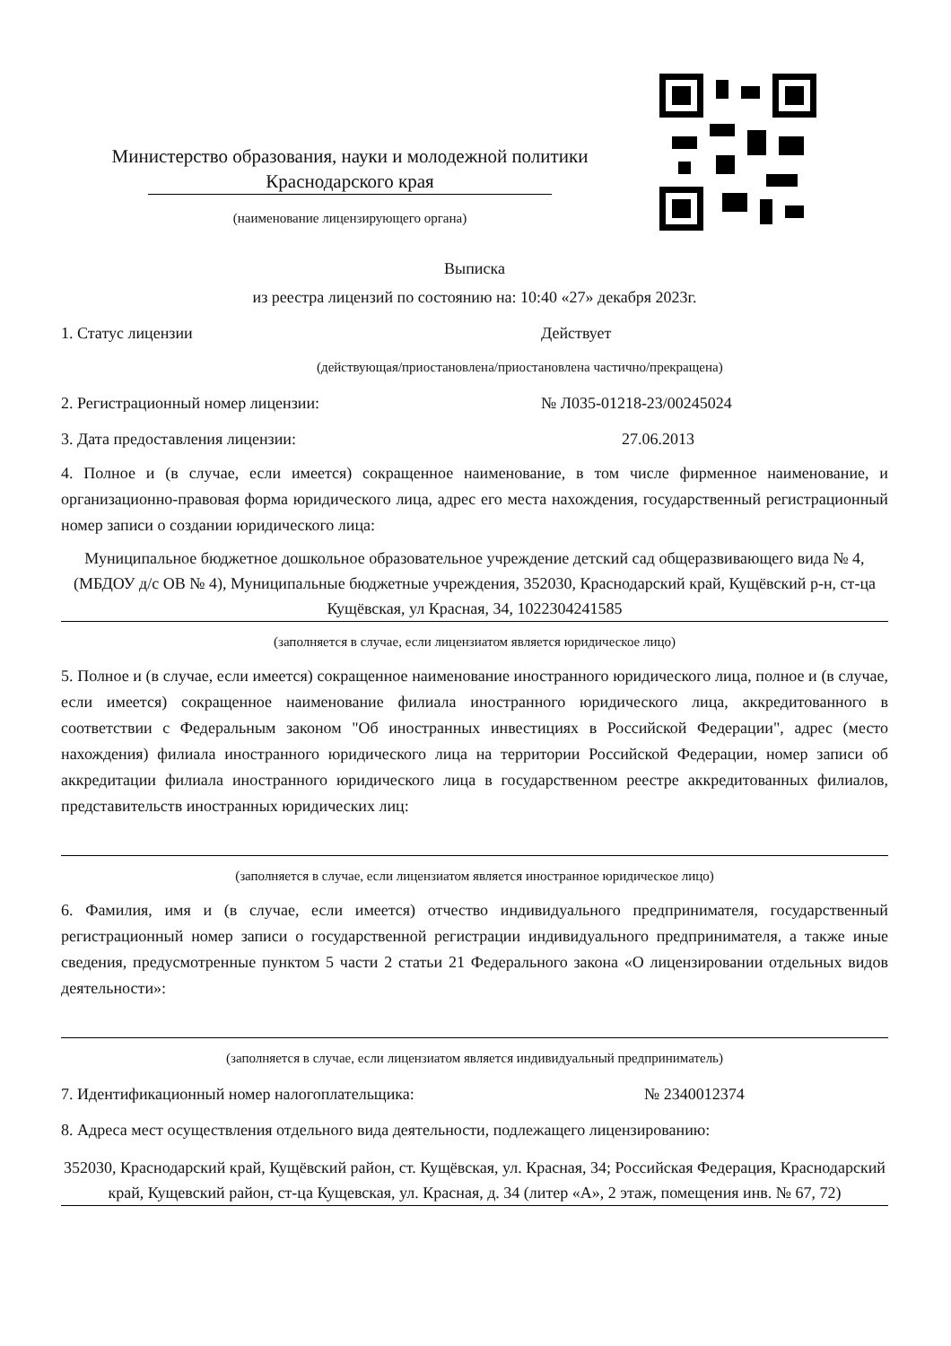Министерство образования, науки и молодежной политики
Краснодарского края
(наименование лицензирующего органа)
Выписка
из реестра лицензий по состоянию на: 10:40 «27» декабря 2023г.
1. Статус лицензии Действует
(действующая/приостановлена/приостановлена частично/прекращена)
2. Регистрационный номер лицензии: № Л035-01218-23/00245024
3. Дата предоставления лицензии: 27.06.2013
4. Полное и (в случае, если имеется) сокращенное наименование, в том числе фирменное наименование, и организационно-правовая форма юридического лица, адрес его места нахождения, государственный регистрационный номер записи о создании юридического лица:
Муниципальное бюджетное дошкольное образовательное учреждение детский сад общеразвивающего вида № 4, (МБДОУ д/с ОВ № 4), Муниципальные бюджетные учреждения, 352030, Краснодарский край, Кущёвский р-н, ст-ца Кущёвская, ул Красная, 34, 1022304241585
(заполняется в случае, если лицензиатом является юридическое лицо)
5. Полное и (в случае, если имеется) сокращенное наименование иностранного юридического лица, полное и (в случае, если имеется) сокращенное наименование филиала иностранного юридического лица, аккредитованного в соответствии с Федеральным законом "Об иностранных инвестициях в Российской Федерации", адрес (место нахождения) филиала иностранного юридического лица на территории Российской Федерации, номер записи об аккредитации филиала иностранного юридического лица в государственном реестре аккредитованных филиалов, представительств иностранных юридических лиц:
(заполняется в случае, если лицензиатом является иностранное юридическое лицо)
6. Фамилия, имя и (в случае, если имеется) отчество индивидуального предпринимателя, государственный регистрационный номер записи о государственной регистрации индивидуального предпринимателя, а также иные сведения, предусмотренные пунктом 5 части 2 статьи 21 Федерального закона «О лицензировании отдельных видов деятельности»:
(заполняется в случае, если лицензиатом является индивидуальный предприниматель)
7. Идентификационный номер налогоплательщика: № 2340012374
8. Адреса мест осуществления отдельного вида деятельности, подлежащего лицензированию:
352030, Краснодарский край, Кущёвский район, ст. Кущёвская, ул. Красная, 34; Российская Федерация, Краснодарский край, Кущевский район, ст-ца Кущевская, ул. Красная, д. 34 (литер «А», 2 этаж, помещения инв. № 67, 72)